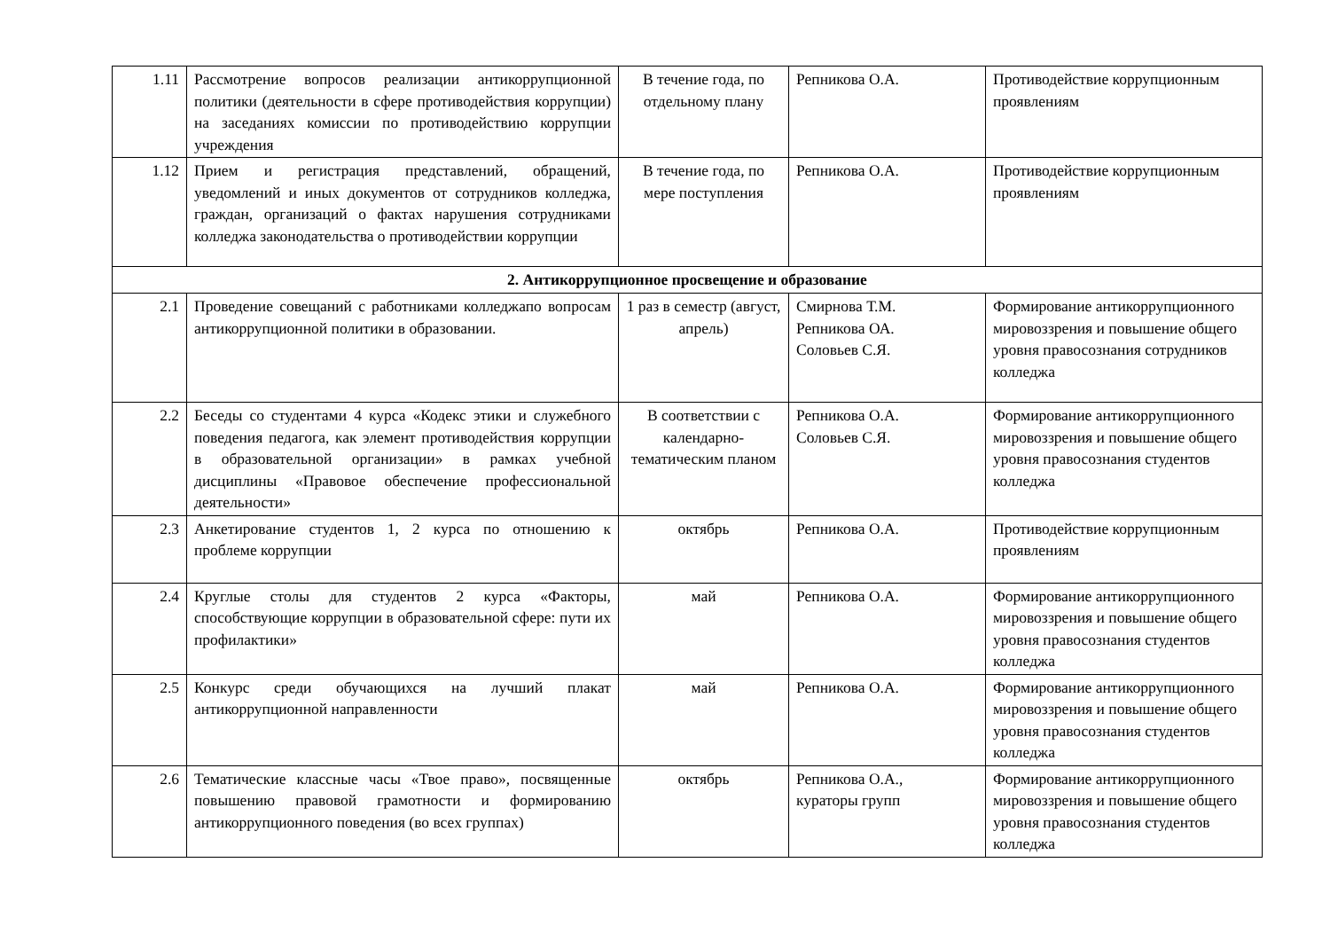| 1.11 | Рассмотрение вопросов реализации антикоррупционной политики (деятельности в сфере противодействия коррупции) на заседаниях комиссии по противодействию коррупции учреждения | В течение года, по отдельному плану | Репникова О.А. | Противодействие коррупционным проявлениям |
| 1.12 | Прием и регистрация представлений, обращений, уведомлений и иных документов от сотрудников колледжа, граждан, организаций о фактах нарушения сотрудниками колледжа законодательства о противодействии коррупции | В течение года, по мере поступления | Репникова О.А. | Противодействие коррупционным проявлениям |
| 2. Антикоррупционное просвещение и образование | | | | |
| 2.1 | Проведение совещаний с работниками колледжапо вопросам антикоррупционной политики в образовании. | 1 раз в семестр (август, апрель) | Смирнова Т.М. Репникова ОА. Соловьев С.Я. | Формирование антикоррупционного мировоззрения и повышение общего уровня правосознания сотрудников колледжа |
| 2.2 | Беседы со студентами 4 курса «Кодекс этики и служебного поведения педагога, как элемент противодействия коррупции в образовательной организации» в рамках учебной дисциплины «Правовое обеспечение профессиональной деятельности» | В соответствии с календарно-тематическим планом | Репникова О.А. Соловьев С.Я. | Формирование антикоррупционного мировоззрения и повышение общего уровня правосознания студентов колледжа |
| 2.3 | Анкетирование студентов 1, 2 курса по отношению к проблеме коррупции | октябрь | Репникова О.А. | Противодействие коррупционным проявлениям |
| 2.4 | Круглые столы для студентов 2 курса «Факторы, способствующие коррупции в образовательной сфере: пути их профилактики» | май | Репникова О.А. | Формирование антикоррупционного мировоззрения и повышение общего уровня правосознания студентов колледжа |
| 2.5 | Конкурс среди обучающихся на лучший плакат антикоррупционной направленности | май | Репникова О.А. | Формирование антикоррупционного мировоззрения и повышение общего уровня правосознания студентов колледжа |
| 2.6 | Тематические классные часы «Твое право», посвященные повышению правовой грамотности и формированию антикоррупционного поведения (во всех группах) | октябрь | Репникова О.А., кураторы групп | Формирование антикоррупционного мировоззрения и повышение общего уровня правосознания студентов колледжа |